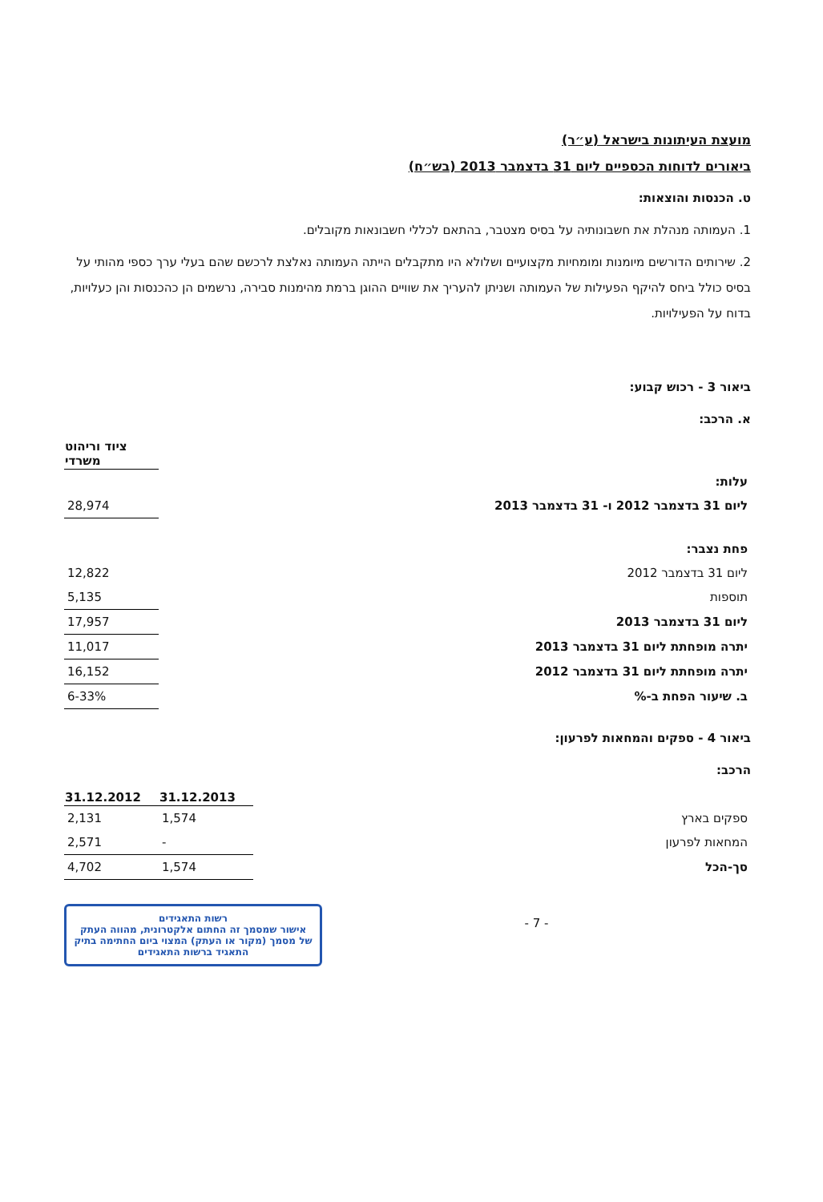מועצת העיתונות בישראל (ע״ר)
ביאורים לדוחות הכספיים ליום 31 בדצמבר 2013 (בש״ח)
ט. הכנסות והוצאות:
1. העמותה מנהלת את חשבונותיה על בסיס מצטבר, בהתאם לכללי חשבונאות מקובלים.
2. שירותים הדורשים מיומנות ומומחיות מקצועיים ושלולא היו מתקבלים הייתה העמותה נאלצת לרכשם שהם בעלי ערך כספי מהותי על בסיס כולל ביחס להיקף הפעילות של העמותה ושניתן להעריך את שוויים ההוגן ברמת מהימנות סבירה, נרשמים הן כהכנסות והן כעלויות, בדוח על הפעילויות.
ביאור 3 - רכוש קבוע:
א. הרכב:
| | ציוד וריהוט משרדי |
| עלות: | |
| ליום 31 בדצמבר 2012 ו- 31 בדצמבר 2013 | 28,974 |
| פחת נצבר: | |
| ליום 31 בדצמבר 2012 | 12,822 |
| תוספות | 5,135 |
| ליום 31 בדצמבר 2013 | 17,957 |
| יתרה מופחתת ליום 31 בדצמבר 2013 | 11,017 |
| יתרה מופחתת ליום 31 בדצמבר 2012 | 16,152 |
| ב. שיעור הפחת ב-% | 6-33% |
ביאור 4 - ספקים והמחאות לפרעון:
הרכב:
| | 31.12.2013 | 31.12.2012 |
| ספקים בארץ | 1,574 | 2,131 |
| המחאות לפרעון | - | 2,571 |
| סך-הכל | 1,574 | 4,702 |
- 7 -
רשות התאגידים
אישור שמסמך זה החתום אלקטרונית, מהווה העתק של מסמך (מקור או העתק) המצוי ביום החתימה בתיק התאגיד ברשות התאגידים